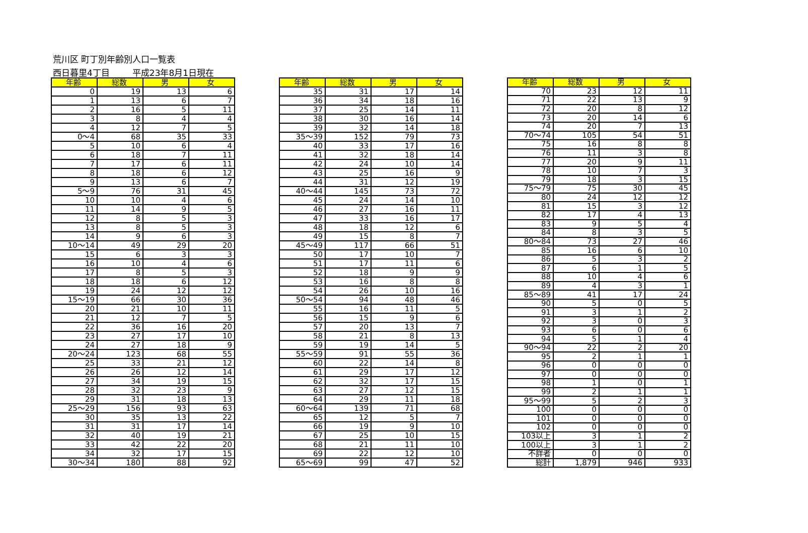荒川区 町丁別年齢別人口一覧表
西日暮里4丁目 平成23年8月1日現在
| 年齢 | 総数 | 男 | 女 |
| --- | --- | --- | --- |
| 0 | 19 | 13 | 6 |
| 1 | 13 | 6 | 7 |
| 2 | 16 | 5 | 11 |
| 3 | 8 | 4 | 4 |
| 4 | 12 | 7 | 5 |
| 0～4 | 68 | 35 | 33 |
| 5 | 10 | 6 | 4 |
| 6 | 18 | 7 | 11 |
| 7 | 17 | 6 | 11 |
| 8 | 18 | 6 | 12 |
| 9 | 13 | 6 | 7 |
| 5～9 | 76 | 31 | 45 |
| 10 | 10 | 4 | 6 |
| 11 | 14 | 9 | 5 |
| 12 | 8 | 5 | 3 |
| 13 | 8 | 5 | 3 |
| 14 | 9 | 6 | 3 |
| 10～14 | 49 | 29 | 20 |
| 15 | 6 | 3 | 3 |
| 16 | 10 | 4 | 6 |
| 17 | 8 | 5 | 3 |
| 18 | 18 | 6 | 12 |
| 19 | 24 | 12 | 12 |
| 15～19 | 66 | 30 | 36 |
| 20 | 21 | 10 | 11 |
| 21 | 12 | 7 | 5 |
| 22 | 36 | 16 | 20 |
| 23 | 27 | 17 | 10 |
| 24 | 27 | 18 | 9 |
| 20～24 | 123 | 68 | 55 |
| 25 | 33 | 21 | 12 |
| 26 | 26 | 12 | 14 |
| 27 | 34 | 19 | 15 |
| 28 | 32 | 23 | 9 |
| 29 | 31 | 18 | 13 |
| 25～29 | 156 | 93 | 63 |
| 30 | 35 | 13 | 22 |
| 31 | 31 | 17 | 14 |
| 32 | 40 | 19 | 21 |
| 33 | 42 | 22 | 20 |
| 34 | 32 | 17 | 15 |
| 30～34 | 180 | 88 | 92 |
| 年齢 | 総数 | 男 | 女 |
| --- | --- | --- | --- |
| 35 | 31 | 17 | 14 |
| 36 | 34 | 18 | 16 |
| 37 | 25 | 14 | 11 |
| 38 | 30 | 16 | 14 |
| 39 | 32 | 14 | 18 |
| 35～39 | 152 | 79 | 73 |
| 40 | 33 | 17 | 16 |
| 41 | 32 | 18 | 14 |
| 42 | 24 | 10 | 14 |
| 43 | 25 | 16 | 9 |
| 44 | 31 | 12 | 19 |
| 40～44 | 145 | 73 | 72 |
| 45 | 24 | 14 | 10 |
| 46 | 27 | 16 | 11 |
| 47 | 33 | 16 | 17 |
| 48 | 18 | 12 | 6 |
| 49 | 15 | 8 | 7 |
| 45～49 | 117 | 66 | 51 |
| 50 | 17 | 10 | 7 |
| 51 | 17 | 11 | 6 |
| 52 | 18 | 9 | 9 |
| 53 | 16 | 8 | 8 |
| 54 | 26 | 10 | 16 |
| 50～54 | 94 | 48 | 46 |
| 55 | 16 | 11 | 5 |
| 56 | 15 | 9 | 6 |
| 57 | 20 | 13 | 7 |
| 58 | 21 | 8 | 13 |
| 59 | 19 | 14 | 5 |
| 55～59 | 91 | 55 | 36 |
| 60 | 22 | 14 | 8 |
| 61 | 29 | 17 | 12 |
| 62 | 32 | 17 | 15 |
| 63 | 27 | 12 | 15 |
| 64 | 29 | 11 | 18 |
| 60～64 | 139 | 71 | 68 |
| 65 | 12 | 5 | 7 |
| 66 | 19 | 9 | 10 |
| 67 | 25 | 10 | 15 |
| 68 | 21 | 11 | 10 |
| 69 | 22 | 12 | 10 |
| 65～69 | 99 | 47 | 52 |
| 年齢 | 総数 | 男 | 女 |
| --- | --- | --- | --- |
| 70 | 23 | 12 | 11 |
| 71 | 22 | 13 | 9 |
| 72 | 20 | 8 | 12 |
| 73 | 20 | 14 | 6 |
| 74 | 20 | 7 | 13 |
| 70～74 | 105 | 54 | 51 |
| 75 | 16 | 8 | 8 |
| 76 | 11 | 3 | 8 |
| 77 | 20 | 9 | 11 |
| 78 | 10 | 7 | 3 |
| 79 | 18 | 3 | 15 |
| 75～79 | 75 | 30 | 45 |
| 80 | 24 | 12 | 12 |
| 81 | 15 | 3 | 12 |
| 82 | 17 | 4 | 13 |
| 83 | 9 | 5 | 4 |
| 84 | 8 | 3 | 5 |
| 80～84 | 73 | 27 | 46 |
| 85 | 16 | 6 | 10 |
| 86 | 5 | 3 | 2 |
| 87 | 6 | 1 | 5 |
| 88 | 10 | 4 | 6 |
| 89 | 4 | 3 | 1 |
| 85～89 | 41 | 17 | 24 |
| 90 | 5 | 0 | 5 |
| 91 | 3 | 1 | 2 |
| 92 | 3 | 0 | 3 |
| 93 | 6 | 0 | 6 |
| 94 | 5 | 1 | 4 |
| 90～94 | 22 | 2 | 20 |
| 95 | 2 | 1 | 1 |
| 96 | 0 | 0 | 0 |
| 97 | 0 | 0 | 0 |
| 98 | 1 | 0 | 1 |
| 99 | 2 | 1 | 1 |
| 95～99 | 5 | 2 | 3 |
| 100 | 0 | 0 | 0 |
| 101 | 0 | 0 | 0 |
| 102 | 0 | 0 | 0 |
| 103以上 | 3 | 1 | 2 |
| 100以上 | 3 | 1 | 2 |
| 不詳者 | 0 | 0 | 0 |
| 総計 | 1,879 | 946 | 933 |